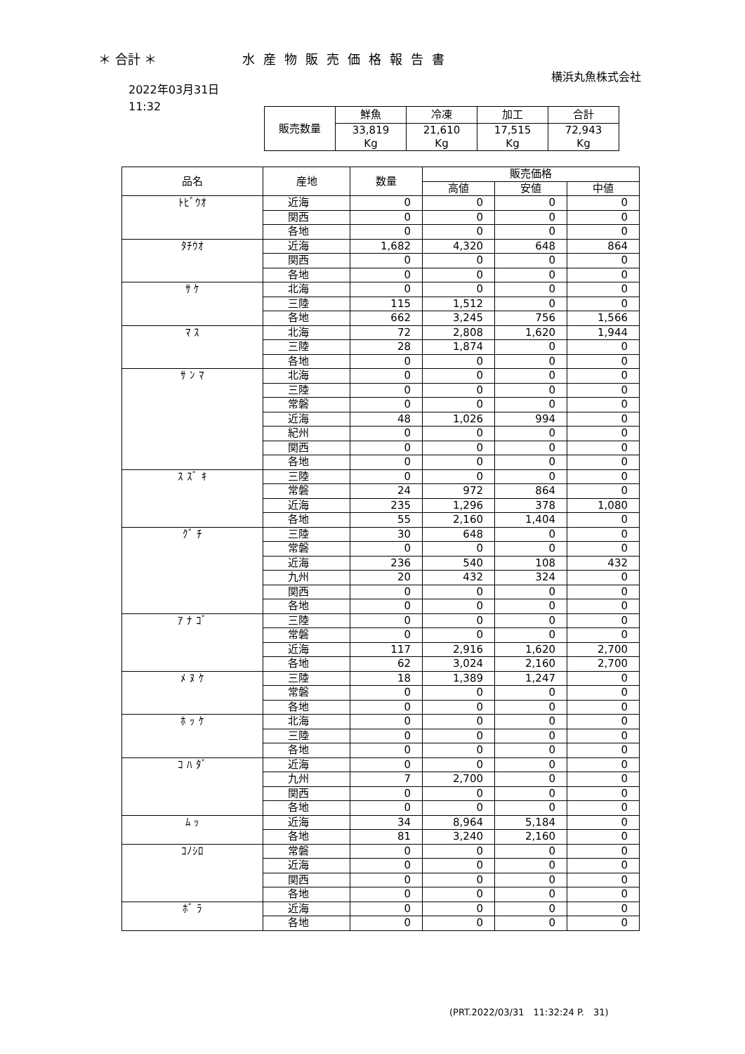＊ 合計 ＊ 水産物販売価格報告書
横浜丸魚株式会社
2022年03月31日
11:32
| 販売数量 | 鮮魚 | 冷凍 | 加工 | 合計 |
| --- | --- | --- | --- | --- |
| | 33,819 Kg | 21,610 Kg | 17,515 Kg | 72,943 Kg |
| 品名 | 産地 | 数量 | 販売価格 | | |
| --- | --- | --- | --- | --- | --- |
| | | | 高値 | 安値 | 中値 |
| ﾄﾋﾞｳｵ | 近海 | 0 | 0 | 0 | 0 |
| | 関西 | 0 | 0 | 0 | 0 |
| | 各地 | 0 | 0 | 0 | 0 |
| ﾀﾁｳｵ | 近海 | 1,682 | 4,320 | 648 | 864 |
| | 関西 | 0 | 0 | 0 | 0 |
| | 各地 | 0 | 0 | 0 | 0 |
| ｻ ｹ | 北海 | 0 | 0 | 0 | 0 |
| | 三陸 | 115 | 1,512 | 0 | 0 |
| | 各地 | 662 | 3,245 | 756 | 1,566 |
| ﾏ ｽ | 北海 | 72 | 2,808 | 1,620 | 1,944 |
| | 三陸 | 28 | 1,874 | 0 | 0 |
| | 各地 | 0 | 0 | 0 | 0 |
| ｻ ﾝ ﾏ | 北海 | 0 | 0 | 0 | 0 |
| | 三陸 | 0 | 0 | 0 | 0 |
| | 常磐 | 0 | 0 | 0 | 0 |
| | 近海 | 48 | 1,026 | 994 | 0 |
| | 紀州 | 0 | 0 | 0 | 0 |
| | 関西 | 0 | 0 | 0 | 0 |
| | 各地 | 0 | 0 | 0 | 0 |
| ｽ ｽﾞ ｷ | 三陸 | 0 | 0 | 0 | 0 |
| | 常磐 | 24 | 972 | 864 | 0 |
| | 近海 | 235 | 1,296 | 378 | 1,080 |
| | 各地 | 55 | 2,160 | 1,404 | 0 |
| ｸﾞ ﾁ | 三陸 | 30 | 648 | 0 | 0 |
| | 常磐 | 0 | 0 | 0 | 0 |
| | 近海 | 236 | 540 | 108 | 432 |
| | 九州 | 20 | 432 | 324 | 0 |
| | 関西 | 0 | 0 | 0 | 0 |
| | 各地 | 0 | 0 | 0 | 0 |
| ｱ ﾅ ｺﾞ | 三陸 | 0 | 0 | 0 | 0 |
| | 常磐 | 0 | 0 | 0 | 0 |
| | 近海 | 117 | 2,916 | 1,620 | 2,700 |
| | 各地 | 62 | 3,024 | 2,160 | 2,700 |
| ﾒ ﾇ ｹ | 三陸 | 18 | 1,389 | 1,247 | 0 |
| | 常磐 | 0 | 0 | 0 | 0 |
| | 各地 | 0 | 0 | 0 | 0 |
| ﾎ ｯ ｹ | 北海 | 0 | 0 | 0 | 0 |
| | 三陸 | 0 | 0 | 0 | 0 |
| | 各地 | 0 | 0 | 0 | 0 |
| ｺ ﾊ ﾀﾞ | 近海 | 0 | 0 | 0 | 0 |
| | 九州 | 7 | 2,700 | 0 | 0 |
| | 関西 | 0 | 0 | 0 | 0 |
| | 各地 | 0 | 0 | 0 | 0 |
| ﾑ ｯ | 近海 | 34 | 8,964 | 5,184 | 0 |
| | 各地 | 81 | 3,240 | 2,160 | 0 |
| ｺﾉｼﾛ | 常磐 | 0 | 0 | 0 | 0 |
| | 近海 | 0 | 0 | 0 | 0 |
| | 関西 | 0 | 0 | 0 | 0 |
| | 各地 | 0 | 0 | 0 | 0 |
| ﾎﾞ ﾗ | 近海 | 0 | 0 | 0 | 0 |
| | 各地 | 0 | 0 | 0 | 0 |
(PRT.2022/03/31　11:32:24 P.　31)